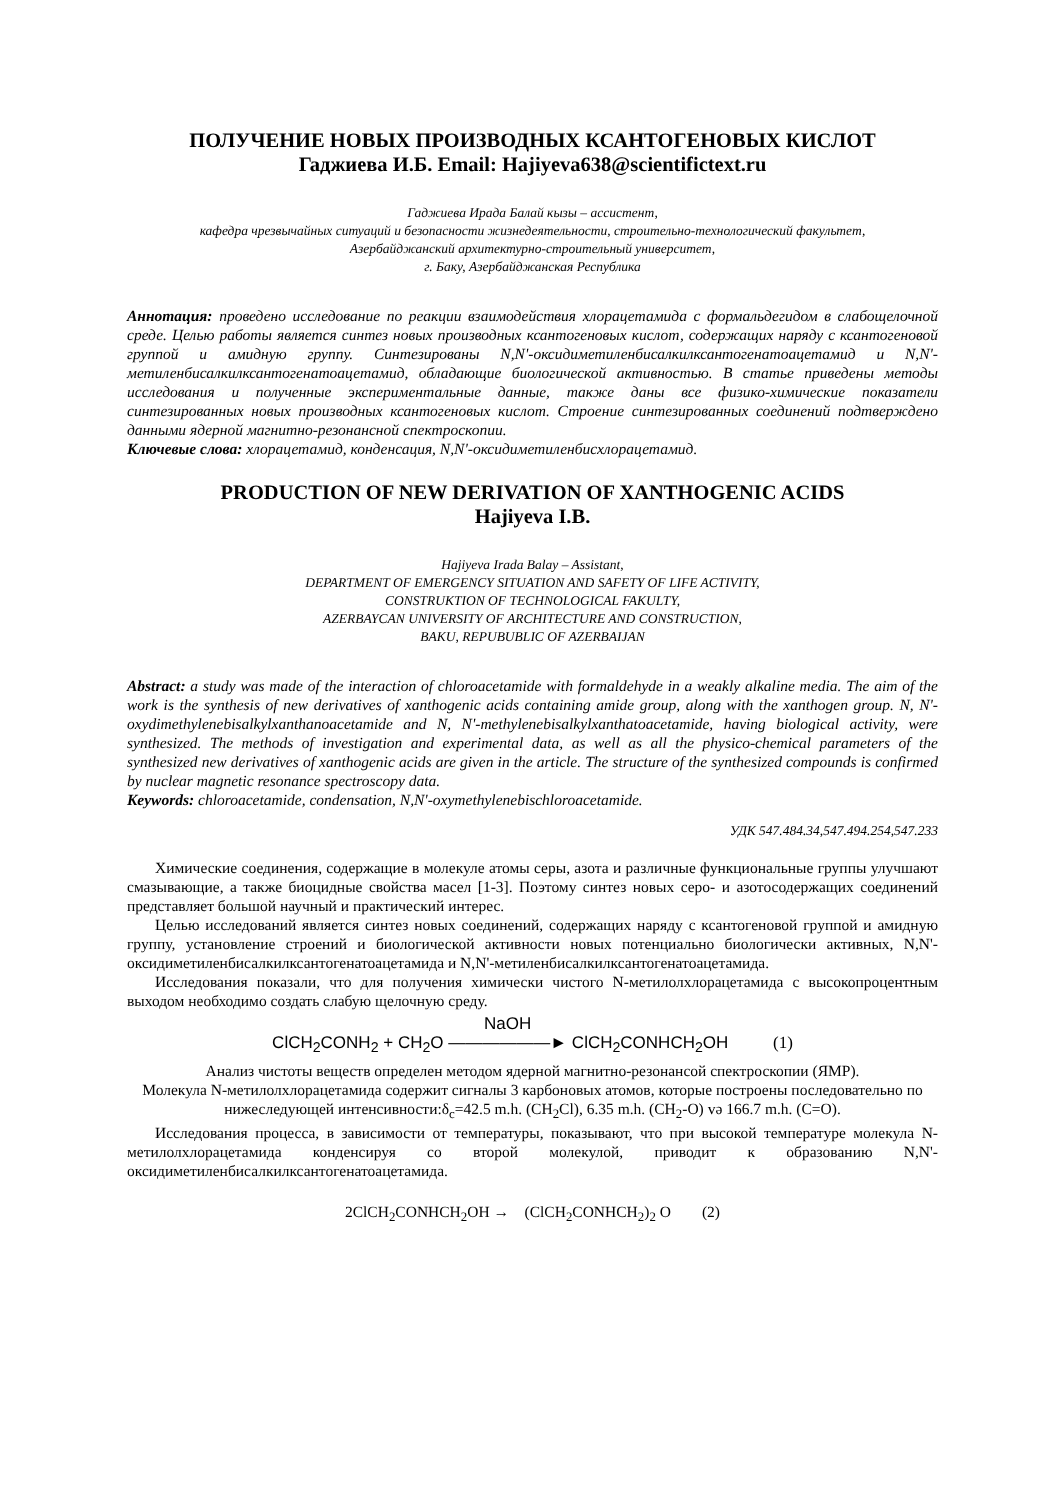ПОЛУЧЕНИЕ НОВЫХ ПРОИЗВОДНЫХ КСАНТОГЕНОВЫХ КИСЛОТ
Гаджиева И.Б. Email: Hajiyeva638@scientifictext.ru
Гаджиева Ирада Балай кызы – ассистент,
кафедра чрезвычайных ситуаций и безопасности жизнедеятельности, строительно-технологический факультет,
Азербайджанский архитектурно-строительный университет,
г. Баку, Азербайджанская Республика
Аннотация: проведено исследование по реакции взаимодействия хлорацетамида с формальдегидом в слабощелочной среде. Целью работы является синтез новых производных ксантогеновых кислот, содержащих наряду с ксантогеновой группой и амидную группу. Синтезированы N,N'-оксидиметиленбисалкилксантогенатоацетамид и N,N'- метиленбисалкилксантогенатоацетамид, обладающие биологической активностью. В статье приведены методы исследования и полученные экспериментальные данные, также даны все физико-химические показатели синтезированных новых производных ксантогеновых кислот. Строение синтезированных соединений подтверждено данными ядерной магнитно-резонансной спектроскопии.
Ключевые слова: хлорацетамид, конденсация, N,N'-оксидиметиленбисхлорацетамид.
PRODUCTION OF NEW DERIVATION OF XANTHOGENIC ACIDS
Hajiyeva I.B.
Hajiyeva Irada Balay – Assistant,
DEPARTMENT OF EMERGENCY SITUATION AND SAFETY OF LIFE ACTIVITY,
CONSTRUKTION OF TECHNOLOGICAL FAKULTY,
AZERBAYCAN UNIVERSITY OF ARCHITECTURE AND CONSTRUCTION,
BAKU, REPUBUBLIC OF AZERBAIJAN
Abstract: a study was made of the interaction of chloroacetamide with formaldehyde in a weakly alkaline media. The aim of the work is the synthesis of new derivatives of xanthogenic acids containing amide group, along with the xanthogen group. N, N'-oxydimethylenebisalkylxanthanoacetamide and N, N'-methylenebisalkylxanthatoacetamide, having biological activity, were synthesized. The methods of investigation and experimental data, as well as all the physico-chemical parameters of the synthesized new derivatives of xanthogenic acids are given in the article. The structure of the synthesized compounds is confirmed by nuclear magnetic resonance spectroscopy data.
Keywords: chloroacetamide, condensation, N,N'-oxymethylenebischloroacetamide.
УДК 547.484.34,547.494.254,547.233
Химические соединения, содержащие в молекуле атомы серы, азота и различные функциональные группы улучшают смазывающие, а также биоцидные свойства масел [1-3]. Поэтому синтез новых серо- и азотосодержащих соединений представляет большой научный и практический интерес.
Целью исследований является синтез новых соединений, содержащих наряду с ксантогеновой группой и амидную группу, установление строений и биологической активности новых потенциально биологически активных, N,N'-оксидиметиленбисалкилксантогенатоацетамида и N,N'-метиленбисалкилксантогенатоацетамида.
Исследования показали, что для получения химически чистого N-метилолхлорацетамида с высокопроцентным выходом необходимо создать слабую щелочную среду.
ClCH<sub>2</sub>CONH<sub>2</sub> + CH<sub>2</sub>O NaOH
——————► ClCH<sub>2</sub>CONHCH<sub>2</sub>OH (1)
Анализ чистоты веществ определен методом ядерной магнитно-резонансой спектроскопии (ЯМР).
Молекула N-метилолхлорацетамида содержит сигналы 3 карбоновых атомов, которые построены последовательно по нижеследующей интенсивности:δ<sub>c</sub>=42.5 m.h. (CH<sub>2</sub>Cl), 6.35 m.h. (CH<sub>2</sub>-O) və 166.7 m.h. (C=O).
Исследования процесса, в зависимости от температуры, показывают, что при высокой температуре молекула N-метилолхлорацетамида конденсируя со второй молекулой, приводит к образованию N,N'-оксидиметиленбисалкилксантогенатоацетамида.
2ClCH<sub>2</sub>CONHCH<sub>2</sub>OH → (ClCH<sub>2</sub>CONHCH<sub>2</sub>)<sub>2</sub> O (2)